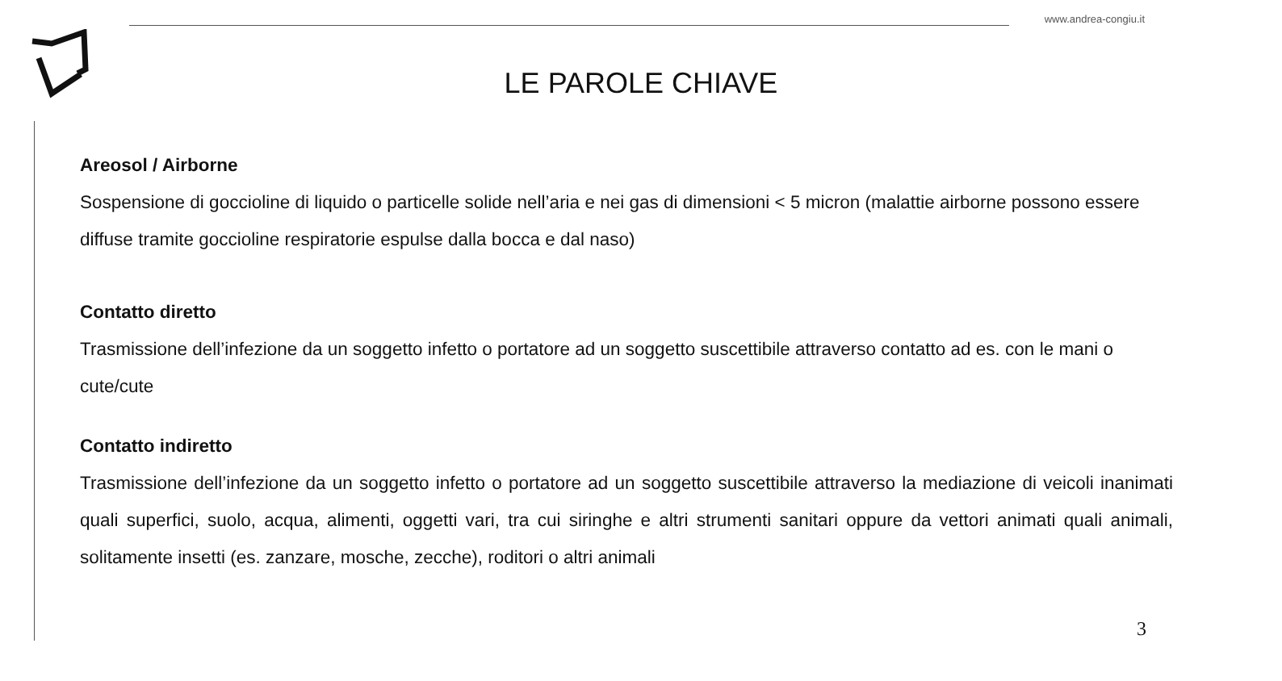www.andrea-congiu.it
LE PAROLE CHIAVE
Areosol / Airborne
Sospensione di goccioline di liquido o particelle solide nell’aria e nei gas di dimensioni < 5 micron (malattie airborne possono essere diffuse tramite goccioline respiratorie espulse dalla bocca e dal naso)
Contatto diretto
Trasmissione dell’infezione da un soggetto infetto o portatore ad un soggetto suscettibile attraverso contatto ad es. con le mani o cute/cute
Contatto indiretto
Trasmissione dell’infezione da un soggetto infetto o portatore ad un soggetto suscettibile attraverso la mediazione di veicoli inanimati quali superfici, suolo, acqua, alimenti, oggetti vari, tra cui siringhe e altri strumenti sanitari oppure da vettori animati quali animali, solitamente insetti (es. zanzare, mosche, zecche), roditori o altri animali
3